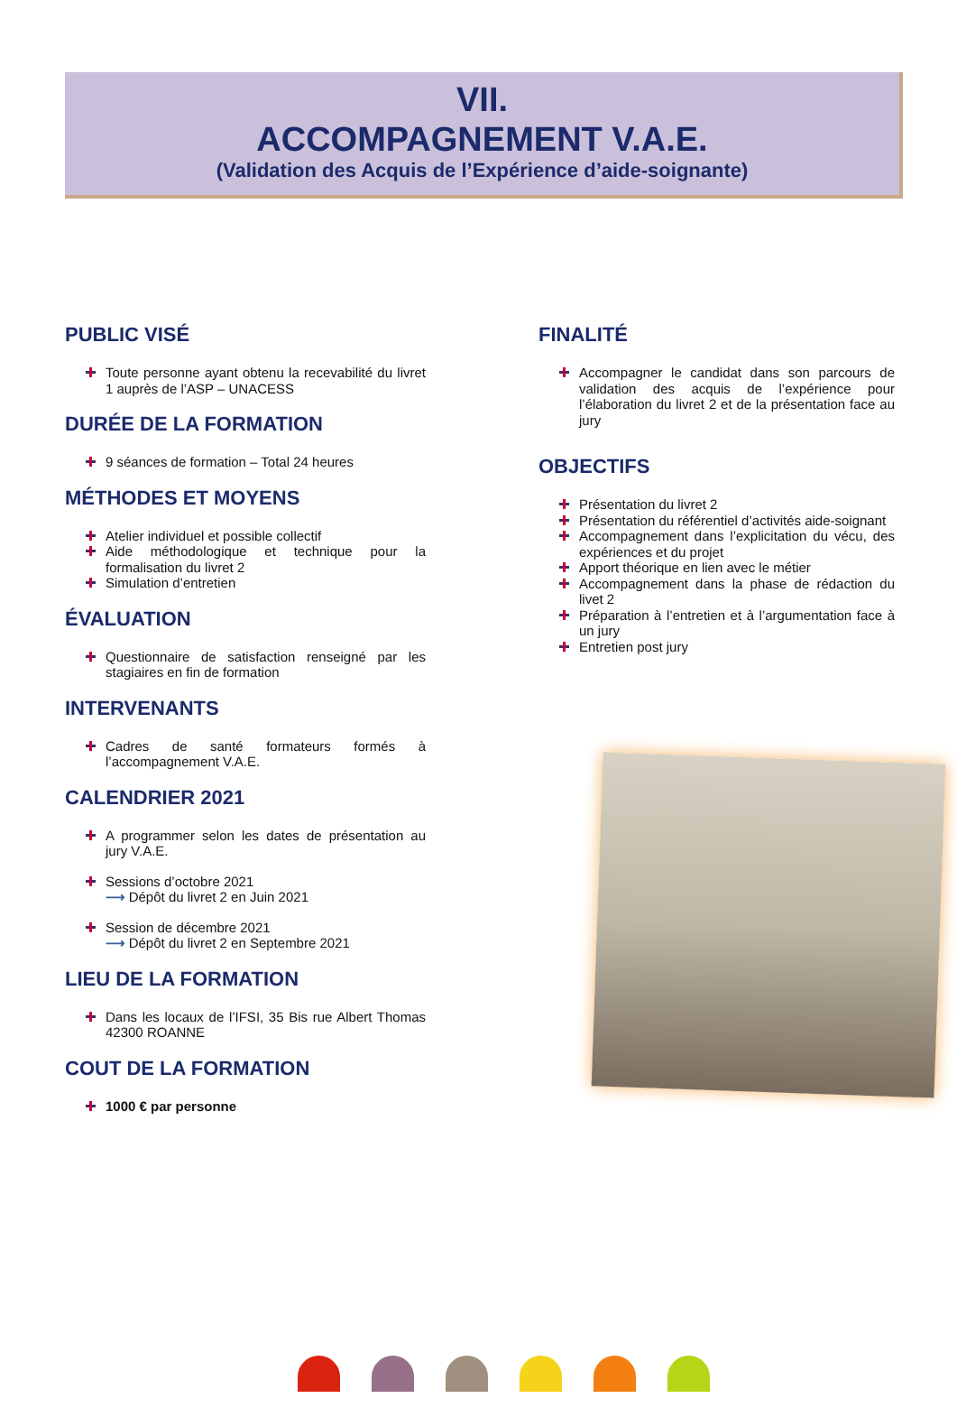VII.
ACCOMPAGNEMENT V.A.E.
(Validation des Acquis de l’Expérience d’aide-soignante)
PUBLIC VISÉ
Toute personne ayant obtenu la recevabilité du livret 1 auprès de l’ASP – UNACESS
DURÉE DE LA FORMATION
9 séances de formation – Total 24 heures
MÉTHODES ET MOYENS
Atelier individuel et possible collectif
Aide méthodologique et technique pour la formalisation du livret 2
Simulation d’entretien
ÉVALUATION
Questionnaire de satisfaction renseigné par les stagiaires en fin de formation
INTERVENANTS
Cadres de santé formateurs formés à l’accompagnement V.A.E.
CALENDRIER 2021
A programmer selon les dates de présentation au jury V.A.E.
Sessions d’octobre 2021
⟶ Dépôt du livret 2 en Juin 2021
Session de décembre 2021
⟶ Dépôt du livret 2 en Septembre 2021
LIEU DE LA FORMATION
Dans les locaux de l’IFSI, 35 Bis rue Albert Thomas 42300 ROANNE
COUT DE LA FORMATION
1000 € par personne
FINALITÉ
Accompagner le candidat dans son parcours de validation des acquis de l’expérience pour l’élaboration du livret 2 et de la présentation face au jury
OBJECTIFS
Présentation du livret 2
Présentation du référentiel d’activités aide-soignant
Accompagnement dans l’explicitation du vécu, des expériences et du projet
Apport théorique en lien avec le métier
Accompagnement dans la phase de rédaction du livet 2
Préparation à l’entretien et à l’argumentation face à un jury
Entretien post jury